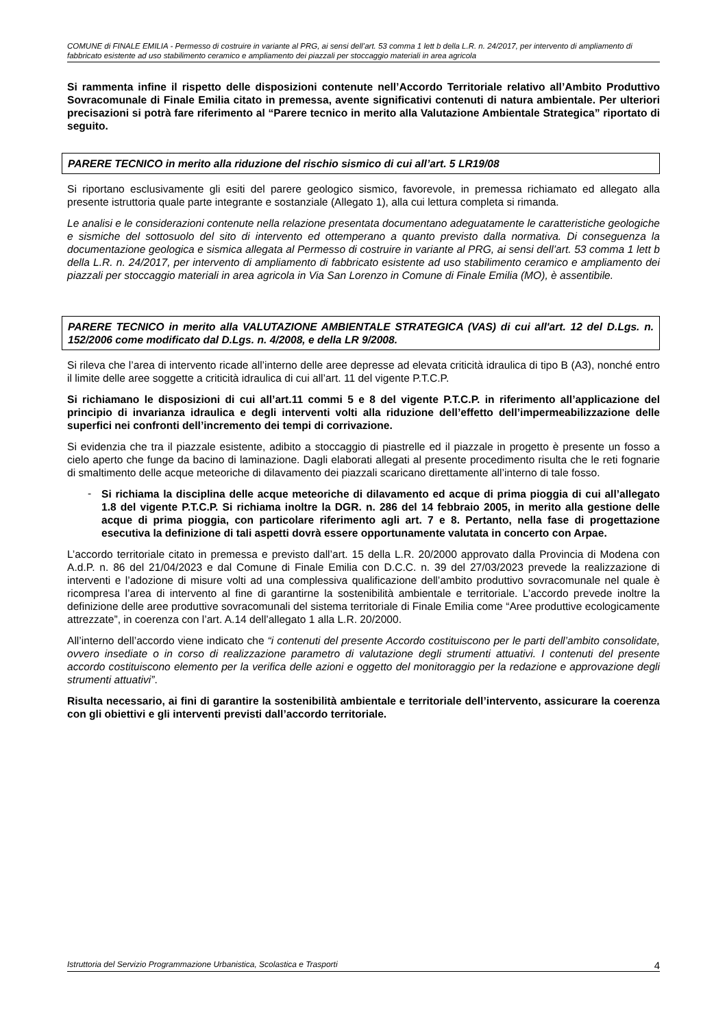COMUNE di FINALE EMILIA - Permesso di costruire in variante al PRG, ai sensi dell’art. 53 comma 1 lett b della L.R. n. 24/2017, per intervento di ampliamento di fabbricato esistente ad uso stabilimento ceramico e ampliamento dei piazzali per stoccaggio materiali in area agricola
Si rammenta infine il rispetto delle disposizioni contenute nell’Accordo Territoriale relativo all’Ambito Produttivo Sovracomunale di Finale Emilia citato in premessa, avente significativi contenuti di natura ambientale. Per ulteriori precisazioni si potrà fare riferimento al “Parere tecnico in merito alla Valutazione Ambientale Strategica” riportato di seguito.
PARERE TECNICO in merito alla riduzione del rischio sismico di cui all’art. 5 LR19/08
Si riportano esclusivamente gli esiti del parere geologico sismico, favorevole, in premessa richiamato ed allegato alla presente istruttoria quale parte integrante e sostanziale (Allegato 1), alla cui lettura completa si rimanda.
Le analisi e le considerazioni contenute nella relazione presentata documentano adeguatamente le caratteristiche geologiche e sismiche del sottosuolo del sito di intervento ed ottemperano a quanto previsto dalla normativa. Di conseguenza la documentazione geologica e sismica allegata al Permesso di costruire in variante al PRG, ai sensi dell’art. 53 comma 1 lett b della L.R. n. 24/2017, per intervento di ampliamento di fabbricato esistente ad uso stabilimento ceramico e ampliamento dei piazzali per stoccaggio materiali in area agricola in Via San Lorenzo in Comune di Finale Emilia (MO), è assentibile.
PARERE TECNICO in merito alla VALUTAZIONE AMBIENTALE STRATEGICA (VAS) di cui all'art. 12 del D.Lgs. n. 152/2006 come modificato dal D.Lgs. n. 4/2008, e della LR 9/2008.
Si rileva che l’area di intervento ricade all’interno delle aree depresse ad elevata criticità idraulica di tipo B (A3), nonché entro il limite delle aree soggette a criticità idraulica di cui all’art. 11 del vigente P.T.C.P.
Si richiamano le disposizioni di cui all’art.11 commi 5 e 8 del vigente P.T.C.P. in riferimento all’applicazione del principio di invarianza idraulica e degli interventi volti alla riduzione dell’effetto dell’impermeabilizzazione delle superfici nei confronti dell’incremento dei tempi di corrivazione.
Si evidenzia che tra il piazzale esistente, adibito a stoccaggio di piastrelle ed il piazzale in progetto è presente un fosso a cielo aperto che funge da bacino di laminazione. Dagli elaborati allegati al presente procedimento risulta che le reti fognarie di smaltimento delle acque meteoriche di dilavamento dei piazzali scaricano direttamente all’interno di tale fosso.
-
Si richiama la disciplina delle acque meteoriche di dilavamento ed acque di prima pioggia di cui all’allegato 1.8 del vigente P.T.C.P. Si richiama inoltre la DGR. n. 286 del 14 febbraio 2005, in merito alla gestione delle acque di prima pioggia, con particolare riferimento agli art. 7 e 8. Pertanto, nella fase di progettazione esecutiva la definizione di tali aspetti dovrà essere opportunamente valutata in concerto con Arpae.
L’accordo territoriale citato in premessa e previsto dall’art. 15 della L.R. 20/2000 approvato dalla Provincia di Modena con A.d.P. n. 86 del 21/04/2023 e dal Comune di Finale Emilia con D.C.C. n. 39 del 27/03/2023 prevede la realizzazione di interventi e l’adozione di misure volti ad una complessiva qualificazione dell’ambito produttivo sovracomunale nel quale è ricompresa l’area di intervento al fine di garantirne la sostenibilità ambientale e territoriale. L’accordo prevede inoltre la definizione delle aree produttive sovracomunali del sistema territoriale di Finale Emilia come “Aree produttive ecologicamente attrezzate”, in coerenza con l’art. A.14 dell’allegato 1 alla L.R. 20/2000.
All’interno dell’accordo viene indicato che “i contenuti del presente Accordo costituiscono per le parti dell’ambito consolidate, ovvero insediate o in corso di realizzazione parametro di valutazione degli strumenti attuativi. I contenuti del presente accordo costituiscono elemento per la verifica delle azioni e oggetto del monitoraggio per la redazione e approvazione degli strumenti attuativi”.
Risulta necessario, ai fini di garantire la sostenibilità ambientale e territoriale dell’intervento, assicurare la coerenza con gli obiettivi e gli interventi previsti dall’accordo territoriale.
Istruttoria del Servizio Programmazione Urbanistica, Scolastica e Trasporti 4